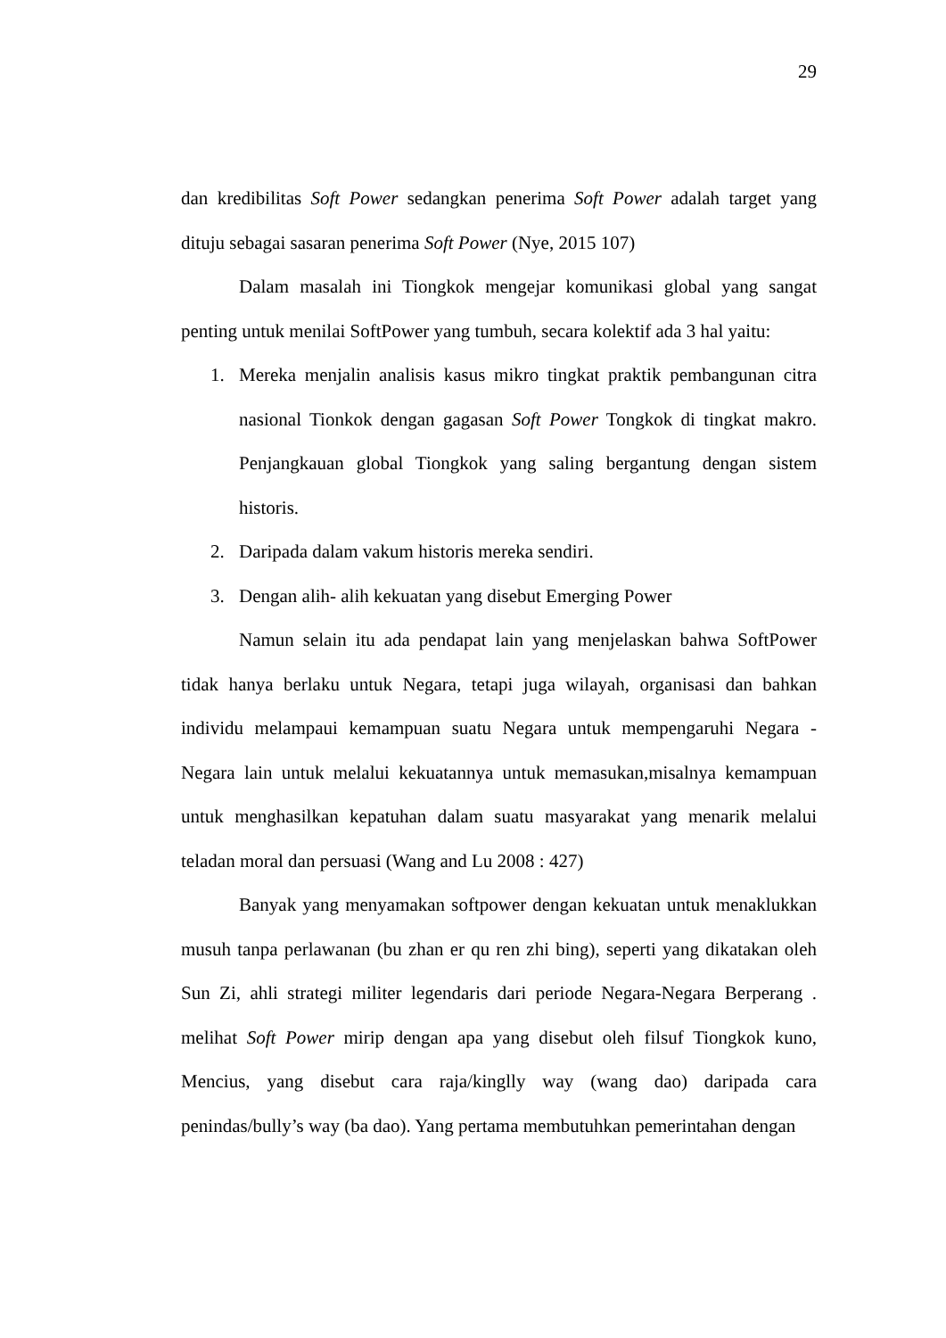29
dan kredibilitas Soft Power sedangkan penerima Soft Power adalah target yang dituju sebagai sasaran penerima Soft Power (Nye, 2015 107)
Dalam masalah ini Tiongkok mengejar komunikasi global yang sangat penting untuk menilai SoftPower yang tumbuh, secara kolektif ada 3 hal yaitu:
1. Mereka menjalin analisis kasus mikro tingkat praktik pembangunan citra nasional Tionkok dengan gagasan Soft Power Tongkok di tingkat makro. Penjangkauan global Tiongkok yang saling bergantung dengan sistem historis.
2. Daripada dalam vakum historis mereka sendiri.
3. Dengan alih- alih kekuatan yang disebut Emerging Power
Namun selain itu ada pendapat lain yang menjelaskan bahwa SoftPower tidak hanya berlaku untuk Negara, tetapi juga wilayah, organisasi dan bahkan individu melampaui kemampuan suatu Negara untuk mempengaruhi Negara - Negara lain untuk melalui kekuatannya untuk memasukan,misalnya kemampuan untuk menghasilkan kepatuhan dalam suatu masyarakat yang menarik melalui teladan moral dan persuasi (Wang and Lu 2008 : 427)
Banyak yang menyamakan softpower dengan kekuatan untuk menaklukkan musuh tanpa perlawanan (bu zhan er qu ren zhi bing), seperti yang dikatakan oleh Sun Zi, ahli strategi militer legendaris dari periode Negara-Negara Berperang . melihat Soft Power mirip dengan apa yang disebut oleh filsuf Tiongkok kuno, Mencius, yang disebut cara raja/kinglly way (wang dao) daripada cara penindas/bully’s way (ba dao). Yang pertama membutuhkan pemerintahan dengan